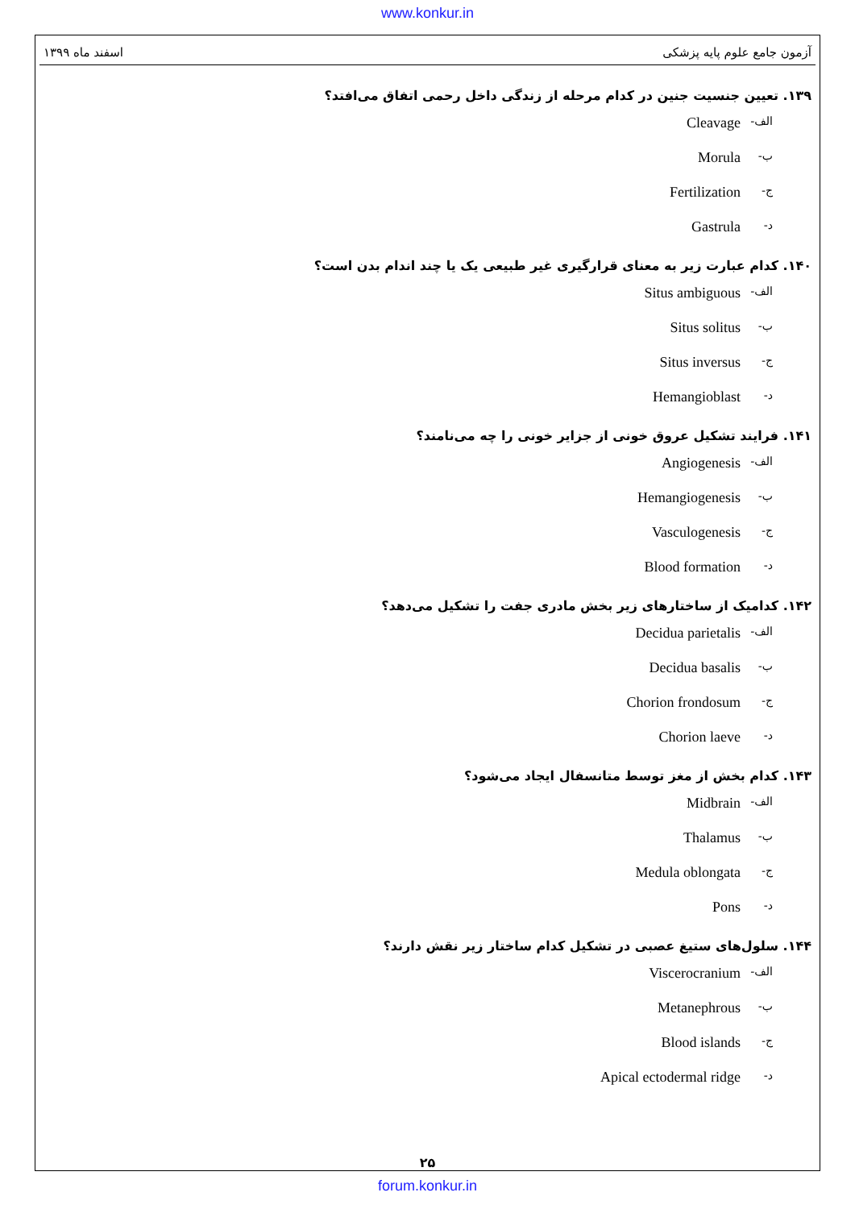www.konkur.in
آزمون جامع علوم پایه پزشکی اسفند ماه ۱۳۹۹
۱۳۹. تعیین جنسیت جنین در کدام مرحله از زندگی داخل رحمی اتفاق می‌افتد؟
الف- Cleavage
ب- Morula
ج- Fertilization
د- Gastrula
۱۴۰. کدام عبارت زیر به معنای قرارگیری غیر طبیعی یک یا چند اندام بدن است؟
الف- Situs ambiguous
ب- Situs solitus
ج- Situs inversus
د- Hemangioblast
۱۴۱. فرایند تشکیل عروق خونی از جزایر خونی را چه می‌نامند؟
الف- Angiogenesis
ب- Hemangiogenesis
ج- Vasculogenesis
د- Blood formation
۱۴۲. کدامیک از ساختارهای زیر بخش مادری جفت را تشکیل می‌دهد؟
الف- Decidua parietalis
ب- Decidua basalis
ج- Chorion frondosum
د- Chorion laeve
۱۴۳. کدام بخش از مغز توسط متانسفال ایجاد می‌شود؟
الف- Midbrain
ب- Thalamus
ج- Medula oblongata
د- Pons
۱۴۴. سلول‌های ستیغ عصبی در تشکیل کدام ساختار زیر نقش دارند؟
الف- Viscerocranium
ب- Metanephrous
ج- Blood islands
د- Apical ectodermal ridge
۲۵
forum.konkur.in